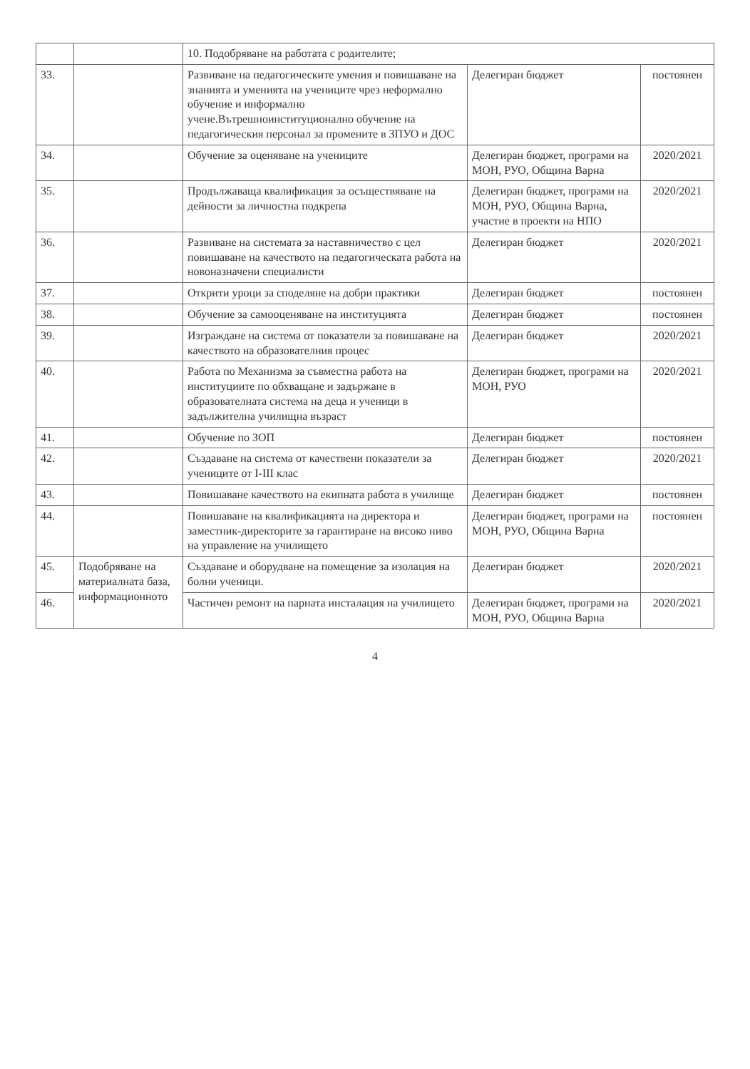| | | 10. Подобряване на работата с родителите; | | |
| 33. | | Развиване на педагогическите умения и повишаване на знанията и уменията на учениците чрез неформално обучение и информално учене.Вътрешноинституционално обучение на педагогическия персонал за промените в ЗПУО и ДОС | Делегиран бюджет | постоянен |
| 34. | | Обучение за оценяване на учениците | Делегиран бюджет, програми на МОН, РУО, Община Варна | 2020/2021 |
| 35. | | Продължаваща квалификация за осъществяване на дейности за личностна подкрепа | Делегиран бюджет, програми на МОН, РУО, Община Варна, участие в проекти на НПО | 2020/2021 |
| 36. | | Развиване на системата за наставничество с цел повишаване на качеството на педагогическата работа на новоназначени специалисти | Делегиран бюджет | 2020/2021 |
| 37. | | Открити уроци за споделяне на добри практики | Делегиран бюджет | постоянен |
| 38. | | Обучение за самооценяване на институцията | Делегиран бюджет | постоянен |
| 39. | | Изграждане на система от показатели за повишаване на качеството на образователния процес | Делегиран бюджет | 2020/2021 |
| 40. | | Работа по Механизма за съвместна работа на институциите по обхващане и задържане в образователната система на деца и ученици в задължителна училищна възраст | Делегиран бюджет, програми на МОН, РУО | 2020/2021 |
| 41. | | Обучение по ЗОП | Делегиран бюджет | постоянен |
| 42. | | Създаване на система от качествени показатели за учениците от I-III клас | Делегиран бюджет | 2020/2021 |
| 43. | | Повишаване качеството на екипната работа в училище | Делегиран бюджет | постоянен |
| 44. | | Повишаване на квалификацията на директора и заместник-директорите за гарантиране на високо ниво на управление на училището | Делегиран бюджет, програми на МОН, РУО, Община Варна | постоянен |
| 45. | Подобряване на материалната база, информационното | Създаване и оборудване на помещение за изолация на болни ученици. | Делегиран бюджет | 2020/2021 |
| 46. | | Частичен ремонт на парната инсталация на училището | Делегиран бюджет, програми на МОН, РУО, Община Варна | 2020/2021 |
4